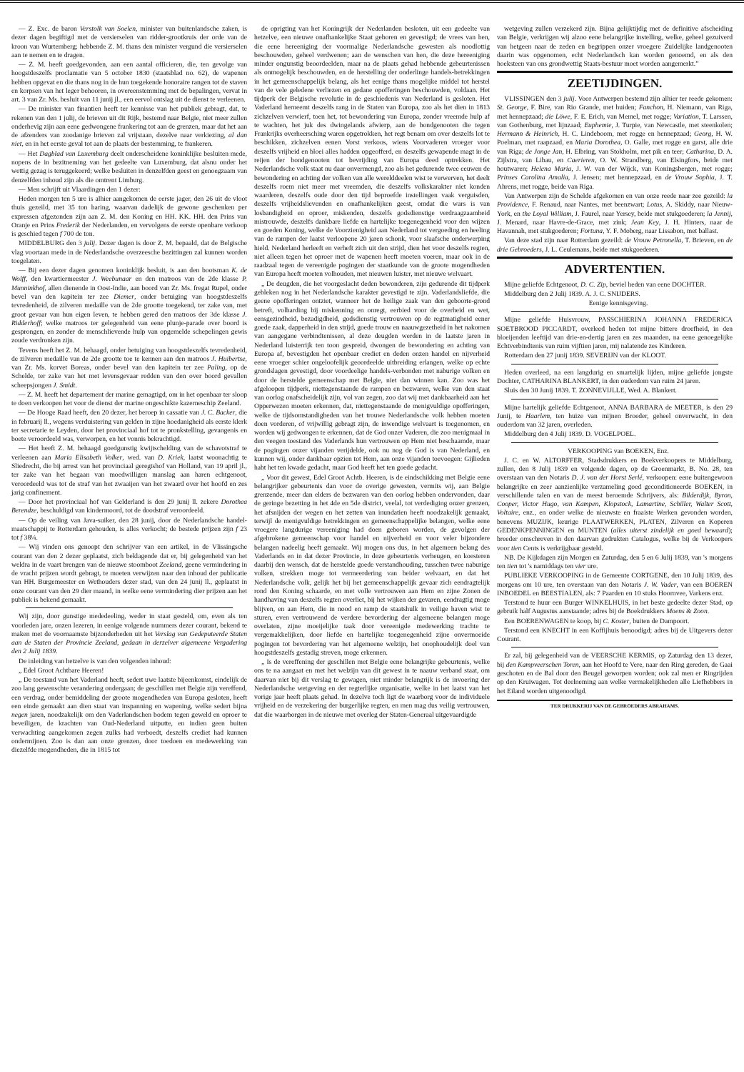— Z. Exc. de baron Verstolk van Soelen, minister van buitenlandsche zaken, is dezer dagen begiftigd met de versierselen van ridder-grootkruis der orde van de kroon van Wurtemberg; hebbende Z. M. thans den minister vergund die versierselen aan te nemen en te dragen.
— Z. M. heeft goedgevonden, aan een aantal officieren, die, ten gevolge van hoogstdeszelfs proclamatie van 5 october 1830 (staatsblad no. 62), de wapenen hebben opgevat en die thans nog in de hun toegekende honoraire rangen tot de staven en korpsen van het leger behooren, in overeenstemming met de bepalingen, vervat in art. 3 van Zr. Ms. besluit van 11 junij jl., een eervol ontslag uit de dienst te verleenen.
— De minister van finantien heeft ter kennisse van het publiek gebragt, dat, te rekenen van den 1 julij, de brieven uit dit Rijk, bestemd naar Belgie, niet meer zullen onderhevig zijn aan eene gedwongene frankering tot aan de grenzen, maar dat het aan de afzenders van zoodanige brieven zal vrijstaan, dezelve naar verkiezing, al dan niet, en in het eerste geval tot aan de plaats der bestemming, te frankeren.
— Het Dagblad van Luxemburg deelt onderscheidene koninklijke besluiten mede, nopens de in bezitneming van het gedeelte van Luxemburg, dat alsnu onder het wettig gezag is teruggekeerd; welke besluiten in denzelfden geest en genoegzaam van denzelfden inhoud zijn als die omtrent Limburg.
— Men schrijft uit Vlaardingen den 1 dezer:
Heden morgen ten 5 ure is alhier aangekomen de eerste jager, den 26 uit de vloot thuis gezeild, met 35 ton haring, waarvan dadelijk de gewone geschenken per expressen afgezonden zijn aan Z. M. den Koning en HH. KK. HH. den Prins van Oranje en Prins Frederik der Nederlanden, en vervolgens de eerste openbare verkoop is geschied tegen f 700 de ton.
MIDDELBURG den 3 julij. Dezer dagen is door Z. M. bepaald, dat de Belgische vlag voortaan mede in de Nederlandsche overzeesche bezittingen zal kunnen worden toegelaten.
— Bij een dezer dagen genomen koninklijk besluit, is aan den bootsman K. de Wolff, den kwartiermeester J. Weebunaar en den matroos van de 2de klasse P. Munninkhof, allen dienende in Oost-Indie, aan boord van Zr. Ms. fregat Rupel, onder bevel van den kapitein ter zee Diemer, onder betuiging van hoogstdeszelfs tevredenheid, de zilveren medaille van de 2de grootte toegekend, ter zake van, met groot gevaar van hun eigen leven, te hebben gered den matroos der 3de klasse J. Ridderhoff; welke matroos ter gelegenheid van eene plunje-parade over boord is gesprongen, en zonder de menschlievende hulp van opgemelde schepelingen gewis zoude verdronken zijn.
Tevens heeft het Z. M. behaagd, onder betuiging van hoogstdeszelfs tevredenheid, de zilveren medaille van de 2de grootte toe te kennen aan den matroos J. Huibertse, van Zr. Ms. korvet Boreas, onder bevel van den kapitein ter zee Paling, op de Schelde, ter zake van het met levensgevaar redden van den over boord gevallen scheepsjongen J. Smidt.
— Z. M. heeft het departement der marine gemagtigd, om in het openbaar ter sloop te doen verkoopen het voor de dienst der marine ongeschikte kazerneschip Zeeland.
— De Hooge Raad heeft, den 20 dezer, het beroep in cassatie van J. C. Backer, die in februarij ll., wegens verduistering van gelden in zijne hoedanigheid als eerste klerk ter secretarie te Leyden, door het provinciaal hof tot te pronkstelling, gevangenis en boete veroordeeld was, verworpen, en het vonnis bekrachtigd.
— Het heeft Z. M. behaagd goedgunstig kwijtschelding van de schavotstraf te verleenen aan Maria Elisabeth Volker, wed. van D. Kriek, laatst woonachtig te Sliedrecht, die bij arrest van het provinciaal geregtshof van Holland, van 19 april jl., ter zake van het begaan van moedwilligen manslag aan haren echtgenoot, veroordeeld was tot de straf van het zwaaijen van het zwaard over het hoofd en zes jarig confinement.
— Door het provinciaal hof van Gelderland is den 29 junij ll. zekere Dorothea Berendze, beschuldigd van kindermoord, tot de doodstraf veroordeeld.
— Op de veiling van Java-suiker, den 28 junij, door de Nederlandsche handel-maatschappij te Rotterdam gehouden, is alles verkocht; de bestede prijzen zijn f 23 tot f 38¼.
— Wij vinden ons genoopt den schrijver van een artikel, in de Vlissingsche courant van den 2 dezer geplaatst, zich beklagende dat er, bij gelegenheid van het weldra in de vaart brengen van de nieuwe stoomboot Zeeland, geene vermindering in de vracht prijzen wordt gebragt, te moeten verwijzen naar den inhoud der publicatie van HH. Burgemeester en Wethouders dezer stad, van den 24 junij ll., geplaatst in onze courant van den 29 dier maand, in welke eene vermindering dier prijzen aan het publiek is bekend gemaakt.
Wij zijn, door gunstige mededeeling, weder in staat gesteld, om, even als ten voorleden jare, onzen lezeren, in eenige volgende nummers dezer courant, bekend te maken met de voornaamste bijzonderheden uit het Verslag van Gedeputeerde Staten aan de Staten der Provincie Zeeland, gedaan in derzelver algemeene Vergadering den 2 Julij 1839.
De inleiding van hetzelve is van den volgenden inhoud:
„ Edel Groot Achtbare Heeren!
„ De toestand van het Vaderland heeft, sedert uwe laatste bijeenkomst, eindelijk de zoo lang gewenschte verandering ondergaan; de geschillen met Belgie zijn vereffend, een verdrag, onder bemiddeling der groote mogendheden van Europa gesloten, heeft een einde gemaakt aan dien staat van inspanning en wapening, welke sedert bijna negen jaren, noodzakelijk om den Vaderlandschen bodem tegen geweld en oproer te beveiligen, de krachten van Oud-Nederland uitputte, en indien geen buiten verwachting aangekomen zegen zulks had verboedt, deszelfs crediet had kunnen ondermijnen. Zoo is dan aan onze grenzen, door toedoen en medewerking van diezelfde mogendheden, die in 1815 tot
de oprigting van het Koningrijk der Nederlanden besloten, uit een gedeelte van hetzelve, een nieuwe onafhankelijke Staat geboren en gevestigd; de vrees van hen, die eene hereeniging der voormalige Nederlandsche gewesten als noodlottig beschouwden, geheel verdwenen; aan de wenschen van hen, die deze hereeniging minder ongunstig beoordeelden, maar na de plaats gehad hebbende gebeurtenissen als onmogelijk beschouwden, en de herstelling der onderlinge handels-betrekkingen in het gemeenschappelijk belang, als het eenige thans mogelijke middel tot herstel van de vele geledene verliezen en gedane opofferingen beschouwden, voldaan. Het tijdperk der Belgische revolutie in de geschiedenis van Nederland is gesloten. Het Vaderland herneemt deszelfs rang in de Staten van Europa, zoo als het dien in 1813 zichzelven verwierf, toen het, tot bewondering van Europa, zonder vreemde hulp af te wachten, het juk des dwingelands afwierp, aan de bondgenooten die tegen Frankrijks overheersching waren opgetrokken, het regt benam om over deszelfs lot te beschikken, zichzelven eenen Vorst verkoos, wiens Voorvaderen vroeger voor deszelfs vrijheid en bloei alles hadden opgeofferd, en deszelfs gewapende magt in de reijen der bondgenooten tot bevrijding van Europa deed optrekken. Het Nederlandsche volk staat nu daar onvermengd, zoo als het gedurende twee eeuwen de bewondering en achting der volken van alle werelddeelen wist te verwerven, het deelt deszelfs roem niet meer met vreemden, die deszelfs volkskarakter niet konden waarderen, deszelfs oude door den tijd beproefde instellingen vaak verguisden, deszelfs vrijheidslievenden en onafhankelijken geest, omdat die wars is van losbandigheid en oproer, miskenden, deszelfs godsdienstige verdraagzaamheid mistrouwde, deszelfs dankbare liefde en hartelijke toegenegenheid voor den wijzen en goeden Koning, welke de Voorzienigheid aan Nederland tot vergoeding en heeling van de rampen der laatst verloopene 20 jaren schonk, voor slaafsche onderwerping hield. Nederland herleeft en verheft zich uit den strijd, dien het voor deszelfs regten, niet alleen tegen het oproer met de wapenen heeft moeten voeren, maar ook in de raadzaal tegen de vereenigde pogingen der staatkunde van de groote mogendheden van Europa heeft moeten volhouden, met nieuwen luister, met nieuwe welvaart.
„ De deugden, die het voorgeslacht deden bewonderen, zijn gedurende dit tijdperk gebleken nog in het Nederlandsche karakter gevestigd te zijn. Vaderlandsliefde, die geene opofferingen ontziet, wanneer het de heilige zaak van den geboorte-grond betreft, volharding bij miskenning en onregt, eerbied voor de overheid en wet, eensgezindheid, bezadigdheid, godsdienstig vertrouwen op de regtmatigheid eener goede zaak, dapperheid in den strijd, goede trouw en naauwgezetheid in het nakomen van aangegane verbindtenissen, al deze deugden werden in de laatste jaren in Nederland luisterrijk ten toon gespreid, dwongen de bewondering en achting van Europa af, bevestigden het openbaar crediet en deden onzen handel en nijverheid eene vroeger schier ongeloofelijk geoordeelde uitbreiding erlangen, welke op echte grondslagen gevestigd, door voordeelige handels-verbonden met naburige volken en door de herstelde gemeenschap met Belgie, niet dan winnen kan. Zoo was het afgeloopen tijdperk, niettegenstaande de rampen en bezwaren, welke van den staat van oorlog onafscheidelijk zijn, vol van zegen, zoo dat wij met dankbaarheid aan het Opperwezen moeten erkennen, dat, niettegenstaande de menigvuldige opofferingen, welke de tijdsomstandigheden van het trouwe Nederlandsche volk hebben moeten doen vorderen, of vrijwillig gebragt zijn, de inwendige welvaart is toegenomen, en worden wij gedwongen te erkennen, dat de God onzer Vaderen, die zoo menigmaal in den veegen toestand des Vaderlands hun vertrouwen op Hem niet beschaamde, maar de pogingen onzer vijanden verijdelde, ook nu nog de God is van Nederland, en kunnen wij, onder dankbaar opzien tot Hem, aan onze vijanden toevoegen: Gijlieden habt het ten kwade gedacht, maar God heeft het ten goede gedacht.
„ Voor dit gewest, Edel Groot Achtb. Heeren, is de eindschikking met Belgie eene belangrijker gebeurtenis dan voor de overige gewesten, vermits wij, aan Belgie grenzende, meer dan elders de bezwaren van den oorlog hebben ondervonden, daar de geringe bezetting in het 4de en 5de district, veelal, tot verdediging onzer grenzen, het afsnijden der wegen en het zetten van inundatien heeft noodzakelijk gemaakt, terwijl de menigvuldige betrekkingen en gemeenschappelijke belangen, welke eene vroegere langdurige vereeniging had doen geboren worden, de gevolgen der afgebrokene gemeenschap voor handel en nijverheid en voor veler bijzondere belangen nadeelig heeft gemaakt. Wij mogen ons dus, in het algemeen belang des Vaderlands en in dat dezer Provincie, in deze gebeurtenis verheugen, en koesteren daarbij den wensch, dat de herstelde goede verstandhouding, tusschen twee naburige volken, strekken moge tot vermeerdering van beider welvaart, en dat het Nederlandsche volk, gelijk het bij het gemeenschappelijk gevaar zich eendragtelijk rond den Koning schaarde, en met volle vertrouwen aan Hem en zijne Zonen de handhaving van deszelfs regten overliet, bij het wijken der gevaren, eendragtig moge blijven, en aan Hem, die in nood en ramp de staatshulk in veilige haven wist te sturen, even vertrouwend de verdere bevordering der algemeene belangen moge overlaten, zijne moeijelijke taak door vereenigde medewerking trachte te vergemakkelijken, door liefde en hartelijke toegenegenheid zijne onvermoeide pogingen tot bevordering van het algemeene welzijn, het onophoudelijk doel van hoogstdeszelfs gestadig streven, moge erkennen.
„ Is de vereffening der geschillen met Belgie eene belangrijke gebeurtenis, welke ons te na aangaat en met het welzijn van dit gewest in te naauw verband staat, om daarvan niet bij dit verslag te gewagen, niet minder belangrijk is de invoering der Nederlandsche wetgeving en der regterlijke organisatie, welke in het laatst van het vorige jaar heeft plaats gehad. In dezelve toch ligt de waarborg voor de individuele vrijheid en de verzekering der burgerlijke regten, en men mag dus veilig vertrouwen, dat die waarborgen in de nieuwe met overleg der Staten-Generaal uitgevaardigde
wetgeving zullen verzekerd zijn. Bijna gelijktijdig met de definitive afscheiding van Belgie, verkrijgen wij alzoo eene belangrijke instelling, welke, geheel gezuiverd van hetgeen naar de zeden en begrippen onzer vroegere Zuidelijke landgenooten daarin was opgenomen, echt Nederlandsch kan worden genoemd, en als den hoeksteen van ons grondwettig Staats-bestuur moet worden aangemerkt.”
ZEETIJDINGEN.
VLISSINGEN den 3 julij. Voor Antwerpen bestemd zijn alhier ter reede gekomen: St. George, F. Bire, van Rio Grande, met huiden; Fanchon, H. Niemann, van Riga, met hennepzaad; die Löwe, F. E. Erich, van Memel, met rogge; Variation, T. Larssen, van Gothenburg, met lijnzaad; Euphemie, J. Turpie, van Newcastle, met steenkolen; Hermann & Heinrich, H. C. Lindeboom, met rogge en hennepzaad; Georg, H. W. Poelman, met raapzaad, en Maria Dorothea, O. Galle, met rogge en garst, alle drie van Riga; de Jonge Jan, H. Elbring, van Stokholm, met pik en teer; Catharina, D. A. Zijlstra, van Libau, en Caerieren, O. W. Strandberg, van Elsingfors, beide met houtwaren; Helena Maria, J. W. van der Wijck, van Koningsbergen, met rogge; Prinses Carolina Amalia, J. Jensen; met hennepzaad, en de Vrouw Sophia, J. T. Ahrens, met rogge, beide van Riga.
Van Antwerpen zijn de Schelde afgekomen en van onze reede naar zee gezeild: la Providence, F. Renaud, naar Nantes, met beenzwart; Lotus, A. Skiddy, naar Nieuw-York, en the Loyal William, J. Faurel, naar Yersey, beide met stukgoederen; la Jennij, J. Menard, naar Havre-de-Grace, met zink; Jean Key, J. H. Hinters, naar de Havannah, met stukgoederen; Fortuna, Y. F. Moberg, naar Lissabon, met ballast.
Van deze stad zijn naar Rotterdam gezeild: de Vrouw Petronella, T. Brieven, en de drie Gebroeders, J. L. Ceulemans, beide met stukgoederen.
ADVERTENTIEN.
Mijne geliefde Echtgenoot, D. C. Zip, beviel heden van eene DOCHTER.
Middelburg den 2 Julij 1839. A. J. C. SNIJDERS.
Eenige kennisgeving.
Mijne geliefde Huisvrouw, PASSCHIERINA JOHANNA FREDERICA SOETBROOD PICCARDT, overleed heden tot mijne bittere droefheid, in den bloeijenden leeftijd van drie-en-dertig jaren en zes maanden, na eene genoegelijke Echtverbindtenis van ruim vijftien jaren, mij nalatende zes Kinderen.
Rotterdam den 27 junij 1839. SEVERIJN van der KLOOT.
Heden overleed, na een langdurig en smartelijk lijden, mijne geliefde jongste Dochter, CATHARINA BLANKERT, in den ouderdom van ruim 24 jaren.
Sluis den 30 Junij 1839. T. ZONNEVIJLLE, Wed. A. Blankert.
Mijne hartelijk geliefde Echtgenoot, ANNA BARBARA de MEETER, is den 29 Junij, te Haarlem, ten huize van mijnen Broeder, geheel onverwacht, in den ouderdom van 32 jaren, overleden.
Middelburg den 4 Julij 1839. D. VOGELPOEL.
VERKOOPING van BOEKEN, Enz.
J. C. en W. ALTORFFER, Stadsdrukkers en Boekverkoopers te Middelburg, zullen, den 8 Julij 1839 en volgende dagen, op de Groenmarkt, B. No. 28, ten overstaan van den Notaris D. J. van der Horst Serlé, verkoopen: eene buitengewoon belangrijke en zeer aanzienlijke verzameling goed geconditioneerde BOEKEN, in verschillende talen en van de meest beroemde Schrijvers, als: Bilderdijk, Byron, Cooper, Victor Hugo, van Kampen, Klopstock, Lamartine, Schiller, Walter Scott, Voltaire, enz., en onder welke de nieuwste en fraaiste Werken gevonden worden, benevens MUZIJK, keurige PLAATWERKEN, PLATEN, Zilveren en Koperen GEDENKPENNINGEN en MUNTEN (alles uiterst zindelijk en goed bewaard); breeder omschreven in den daarvan gedrukten Catalogus, welke bij de Verkoopers voor tien Cents is verkrijgbaar gesteld.
NB. De Kijkdagen zijn Morgen en Zaturdag, den 5 en 6 Julij 1839, van 's morgens ten tien tot 's namiddags ten vier ure.
PUBLIEKE VERKOOPING in de Gemeente CORTGENE, den 10 Julij 1839, des morgens om 10 ure, ten overstaan van den Notaris J. W. Vader, van een BOEREN INBOEDEL en BEESTIALEN, als: 7 Paarden en 10 stuks Hoornvee, Varkens enz.
Terstond te huur een Burger WINKELHUIS, in het beste gedeelte dezer Stad, op gebruik half Augustus aanstaande; adres bij de Boekdrukkers Moens & Zoon.
Een BOERENWAGEN te koop, bij C. Koster, buiten de Dampoort.
Terstond een KNECHT in een Koffijhuis benoodigd; adres bij de Uitgevers dezer Courant.
Er zal, bij gelegenheid van de VEERSCHE KERMIS, op Zaturdag den 13 dezer, bij den Kampveerschen Toren, aan het Hoofd te Vere, naar den Ring gereden, de Gaai geschoten en de Bal door den Beugel geworpen worden; ook zal men er Ringrijden op den Kruiwagen. Tot deelneming aan welke vermakelijkheden alle Liefhebbers in het Eiland worden uitgenoodigd.
TER DRUKKERIJ VAN DE GEBROEDERS ABRAHAMS.